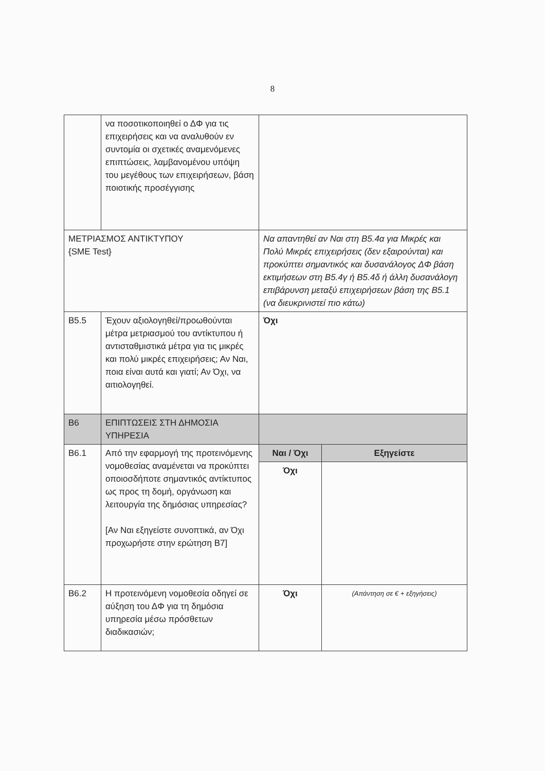8
| | να ποσοτικοποιηθεί ο ΔΦ για τις επιχειρήσεις και να αναλυθούν εν συντομία οι σχετικές αναμενόμενες επιπτώσεις, λαμβανομένου υπόψη του μεγέθους των επιχειρήσεων, βάση ποιοτικής προσέγγισης | | |
| ΜΕΤΡΙΑΣΜΟΣ ΑΝΤΙΚΤΥΠΟΥ {SME Test} | | Να απαντηθεί αν Ναι στη Β5.4α για Μικρές και Πολύ Μικρές επιχειρήσεις (δεν εξαιρούνται) και προκύπτει σημαντικός και δυσανάλογος ΔΦ βάση εκτιμήσεων στη Β5.4γ ή Β5.4δ ή άλλη δυσανάλογη επιβάρυνση μεταξύ επιχειρήσεων βάση της Β5.1 (να διευκρινιστεί πιο κάτω) | |
| Β5.5 | Έχουν αξιολογηθεί/προωθούνται μέτρα μετριασμού του αντίκτυπου ή αντισταθμιστικά μέτρα για τις μικρές και πολύ μικρές επιχειρήσεις; Αν Ναι, ποια είναι αυτά και γιατί; Αν Όχι, να αιτιολογηθεί. | Όχι | |
| Β6 | ΕΠΙΠΤΩΣΕΙΣ ΣΤΗ ΔΗΜΟΣΙΑ ΥΠΗΡΕΣΙΑ | | |
| Β6.1 | Από την εφαρμογή της προτεινόμενης νομοθεσίας αναμένεται να προκύπτει οποιοσδήποτε σημαντικός αντίκτυπος ως προς τη δομή, οργάνωση και λειτουργία της δημόσιας υπηρεσίας? [Αν Ναι εξηγείστε συνοπτικά, αν Όχι προχωρήστε στην ερώτηση Β7] | Ναι / Όχι | Εξηγείστε |
| | | Όχι | |
| Β6.2 | Η προτεινόμενη νομοθεσία οδηγεί σε αύξηση του ΔΦ για τη δημόσια υπηρεσία μέσω πρόσθετων διαδικασιών; | Όχι | (Απάντηση σε € + εξηγήσεις) |